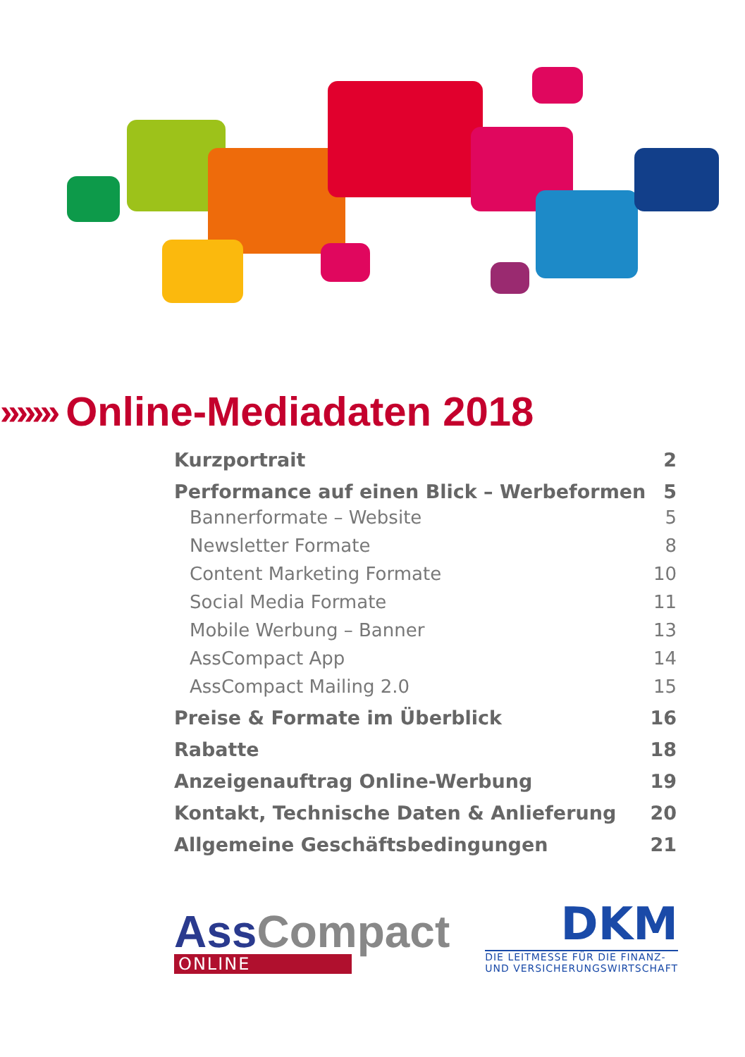››››››› Online-Mediadaten 2018
Kurzportrait 2
Performance auf einen Blick – Werbeformen 5
Bannerformate – Website 5
Newsletter Formate 8
Content Marketing Formate 10
Social Media Formate 11
Mobile Werbung – Banner 13
AssCompact App 14
AssCompact Mailing 2.0 15
Preise & Formate im Überblick 16
Rabatte 18
Anzeigenauftrag Online-Werbung 19
Kontakt, Technische Daten & Anlieferung 20
Allgemeine Geschäftsbedingungen 21
Ass Compact
ONLINE
DKM
DIE LEITMESSE FÜR DIE FINANZ-
UND VERSICHERUNGSWIRTSCHAFT